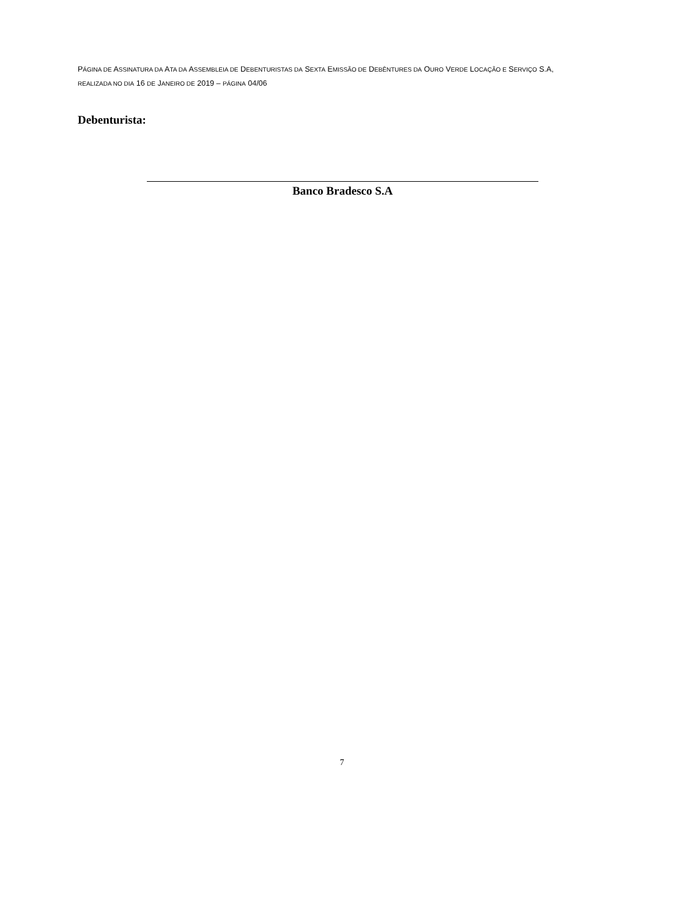PÁGINA DE ASSINATURA DA ATA DA ASSEMBLEIA DE DEBENTURISTAS DA SEXTA EMISSÃO DE DEBÊNTURES DA OURO VERDE LOCAÇÃO E SERVIÇO S.A, REALIZADA NO DIA 16 DE JANEIRO DE 2019 – PÁGINA 04/06
Debenturista:
Banco Bradesco S.A
7